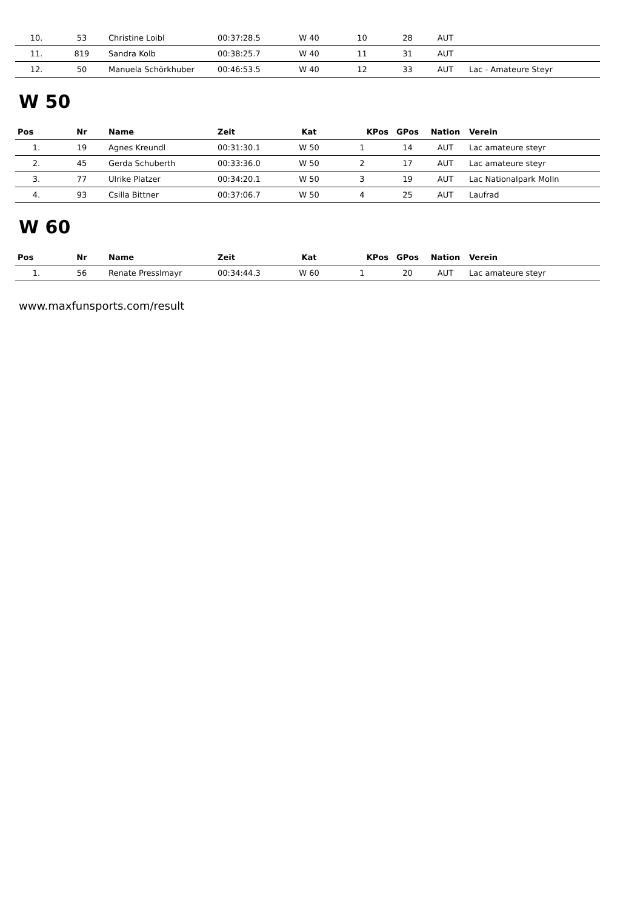| 10. | 53 | Christine Loibl | 00:37:28.5 | W 40 | 10 | 28 | AUT | |
| 11. | 819 | Sandra Kolb | 00:38:25.7 | W 40 | 11 | 31 | AUT | |
| 12. | 50 | Manuela Schörkhuber | 00:46:53.5 | W 40 | 12 | 33 | AUT | Lac - Amateure Steyr |
W 50
| Pos | Nr | Name | Zeit | Kat | KPos | GPos | Nation | Verein |
| --- | --- | --- | --- | --- | --- | --- | --- | --- |
| 1. | 19 | Agnes Kreundl | 00:31:30.1 | W 50 | 1 | 14 | AUT | Lac amateure steyr |
| 2. | 45 | Gerda Schuberth | 00:33:36.0 | W 50 | 2 | 17 | AUT | Lac amateure steyr |
| 3. | 77 | Ulrike Platzer | 00:34:20.1 | W 50 | 3 | 19 | AUT | Lac Nationalpark Molln |
| 4. | 93 | Csilla Bittner | 00:37:06.7 | W 50 | 4 | 25 | AUT | Laufrad |
W 60
| Pos | Nr | Name | Zeit | Kat | KPos | GPos | Nation | Verein |
| --- | --- | --- | --- | --- | --- | --- | --- | --- |
| 1. | 56 | Renate Presslmayr | 00:34:44.3 | W 60 | 1 | 20 | AUT | Lac amateure steyr |
www.maxfunsports.com/result